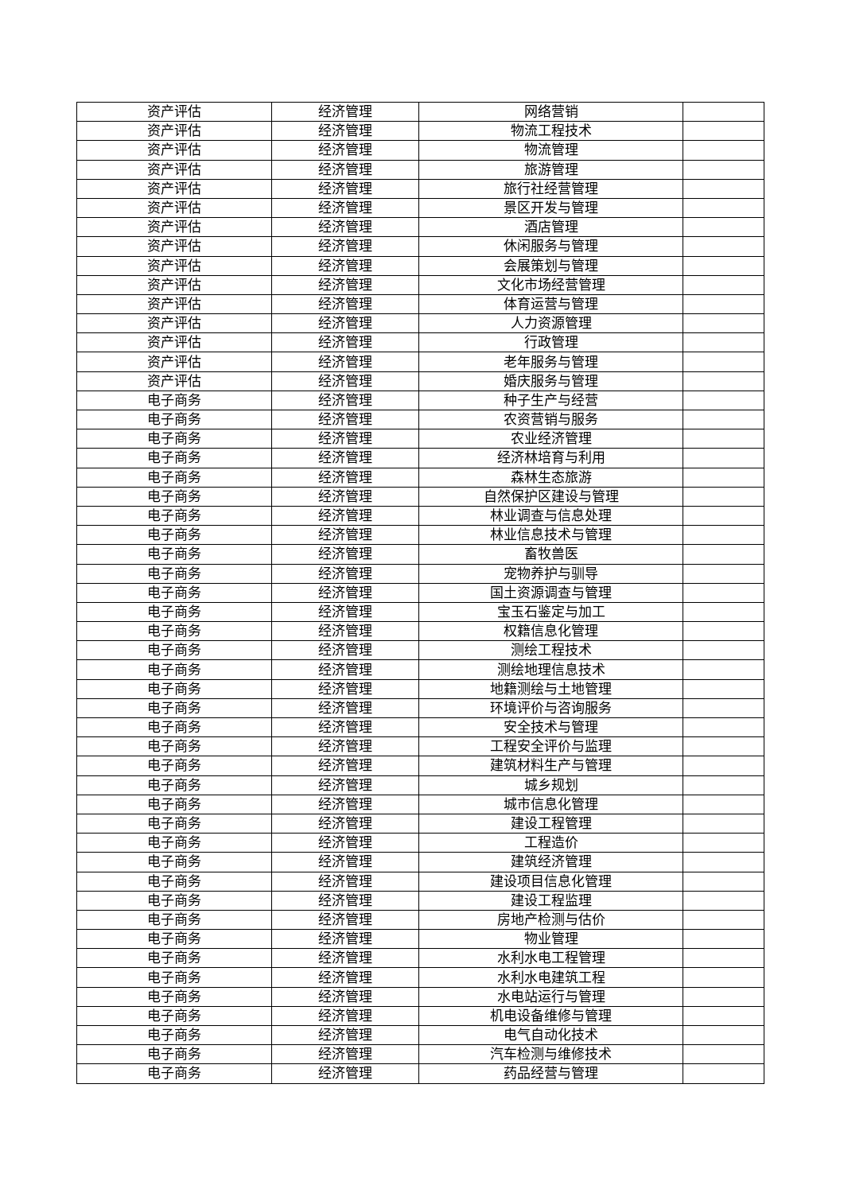| 资产评估 | 经济管理 | 网络营销 | |
| 资产评估 | 经济管理 | 物流工程技术 | |
| 资产评估 | 经济管理 | 物流管理 | |
| 资产评估 | 经济管理 | 旅游管理 | |
| 资产评估 | 经济管理 | 旅行社经营管理 | |
| 资产评估 | 经济管理 | 景区开发与管理 | |
| 资产评估 | 经济管理 | 酒店管理 | |
| 资产评估 | 经济管理 | 休闲服务与管理 | |
| 资产评估 | 经济管理 | 会展策划与管理 | |
| 资产评估 | 经济管理 | 文化市场经营管理 | |
| 资产评估 | 经济管理 | 体育运营与管理 | |
| 资产评估 | 经济管理 | 人力资源管理 | |
| 资产评估 | 经济管理 | 行政管理 | |
| 资产评估 | 经济管理 | 老年服务与管理 | |
| 资产评估 | 经济管理 | 婚庆服务与管理 | |
| 电子商务 | 经济管理 | 种子生产与经营 | |
| 电子商务 | 经济管理 | 农资营销与服务 | |
| 电子商务 | 经济管理 | 农业经济管理 | |
| 电子商务 | 经济管理 | 经济林培育与利用 | |
| 电子商务 | 经济管理 | 森林生态旅游 | |
| 电子商务 | 经济管理 | 自然保护区建设与管理 | |
| 电子商务 | 经济管理 | 林业调查与信息处理 | |
| 电子商务 | 经济管理 | 林业信息技术与管理 | |
| 电子商务 | 经济管理 | 畜牧兽医 | |
| 电子商务 | 经济管理 | 宠物养护与驯导 | |
| 电子商务 | 经济管理 | 国土资源调查与管理 | |
| 电子商务 | 经济管理 | 宝玉石鉴定与加工 | |
| 电子商务 | 经济管理 | 权籍信息化管理 | |
| 电子商务 | 经济管理 | 测绘工程技术 | |
| 电子商务 | 经济管理 | 测绘地理信息技术 | |
| 电子商务 | 经济管理 | 地籍测绘与土地管理 | |
| 电子商务 | 经济管理 | 环境评价与咨询服务 | |
| 电子商务 | 经济管理 | 安全技术与管理 | |
| 电子商务 | 经济管理 | 工程安全评价与监理 | |
| 电子商务 | 经济管理 | 建筑材料生产与管理 | |
| 电子商务 | 经济管理 | 城乡规划 | |
| 电子商务 | 经济管理 | 城市信息化管理 | |
| 电子商务 | 经济管理 | 建设工程管理 | |
| 电子商务 | 经济管理 | 工程造价 | |
| 电子商务 | 经济管理 | 建筑经济管理 | |
| 电子商务 | 经济管理 | 建设项目信息化管理 | |
| 电子商务 | 经济管理 | 建设工程监理 | |
| 电子商务 | 经济管理 | 房地产检测与估价 | |
| 电子商务 | 经济管理 | 物业管理 | |
| 电子商务 | 经济管理 | 水利水电工程管理 | |
| 电子商务 | 经济管理 | 水利水电建筑工程 | |
| 电子商务 | 经济管理 | 水电站运行与管理 | |
| 电子商务 | 经济管理 | 机电设备维修与管理 | |
| 电子商务 | 经济管理 | 电气自动化技术 | |
| 电子商务 | 经济管理 | 汽车检测与维修技术 | |
| 电子商务 | 经济管理 | 药品经营与管理 | |